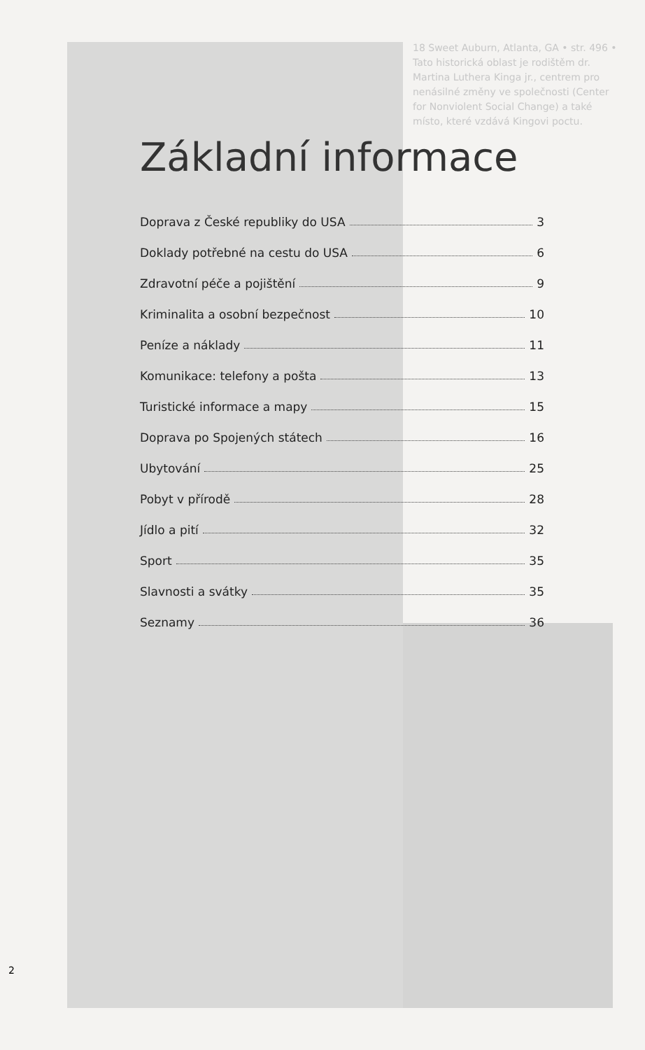18 Sweet Auburn, Atlanta, GA • str. 496 • Tato historická oblast je rodištěm dr. Martina Luthera Kinga jr., centrem pro nenásilné změny ve společnosti (Center for Nonviolent Social Change) a také místo, které vzdává Kingovi poctu.
Základní informace
Doprava z České republiky do USA 3
Doklady potřebné na cestu do USA 6
Zdravotní péče a pojištění 9
Kriminalita a osobní bezpečnost 10
Peníze a náklady 11
Komunikace: telefony a pošta 13
Turistické informace a mapy 15
Doprava po Spojených státech 16
Ubytování 25
Pobyt v přírodě 28
Jídlo a pití 32
Sport 35
Slavnosti a svátky 35
Seznamy 36
2